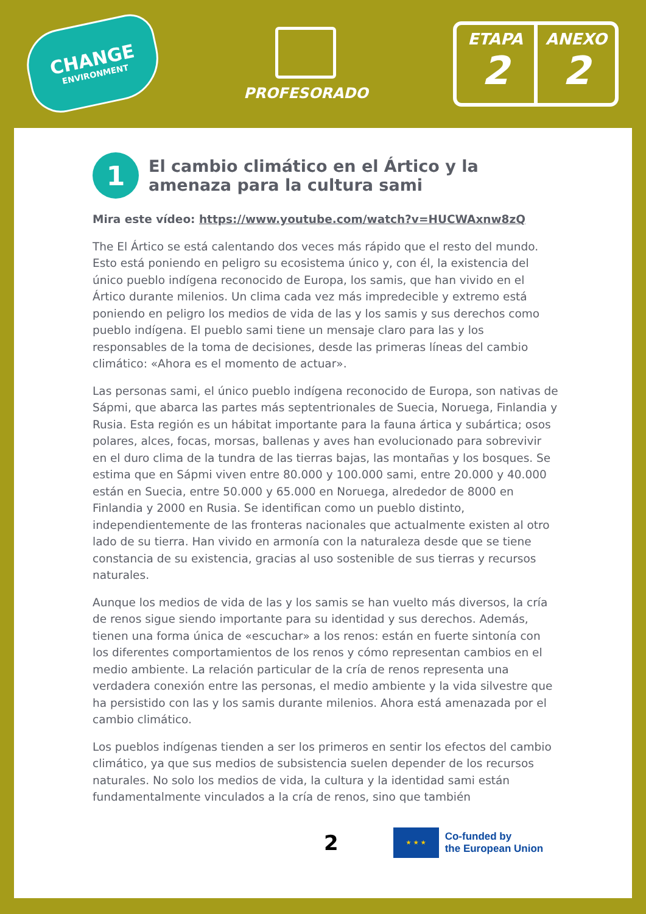CHANGE
ENVIRONMENT
PROFESORADO
ETAPA
2
ANEXO
2
1 El cambio climático en el Ártico y la amenaza para la cultura sami
Mira este vídeo: https://www.youtube.com/watch?v=HUCWAxnw8zQ
The El Ártico se está calentando dos veces más rápido que el resto del mundo. Esto está poniendo en peligro su ecosistema único y, con él, la existencia del único pueblo indígena reconocido de Europa, los samis, que han vivido en el Ártico durante milenios. Un clima cada vez más impredecible y extremo está poniendo en peligro los medios de vida de las y los samis y sus derechos como pueblo indígena. El pueblo sami tiene un mensaje claro para las y los responsables de la toma de decisiones, desde las primeras líneas del cambio climático: «Ahora es el momento de actuar».
Las personas sami, el único pueblo indígena reconocido de Europa, son nativas de Sápmi, que abarca las partes más septentrionales de Suecia, Noruega, Finlandia y Rusia. Esta región es un hábitat importante para la fauna ártica y subártica; osos polares, alces, focas, morsas, ballenas y aves han evolucionado para sobrevivir en el duro clima de la tundra de las tierras bajas, las montañas y los bosques. Se estima que en Sápmi viven entre 80.000 y 100.000 sami, entre 20.000 y 40.000 están en Suecia, entre 50.000 y 65.000 en Noruega, alrededor de 8000 en Finlandia y 2000 en Rusia. Se identifican como un pueblo distinto, independientemente de las fronteras nacionales que actualmente existen al otro lado de su tierra. Han vivido en armonía con la naturaleza desde que se tiene constancia de su existencia, gracias al uso sostenible de sus tierras y recursos naturales.
Aunque los medios de vida de las y los samis se han vuelto más diversos, la cría de renos sigue siendo importante para su identidad y sus derechos. Además, tienen una forma única de «escuchar» a los renos: están en fuerte sintonía con los diferentes comportamientos de los renos y cómo representan cambios en el medio ambiente. La relación particular de la cría de renos representa una verdadera conexión entre las personas, el medio ambiente y la vida silvestre que ha persistido con las y los samis durante milenios. Ahora está amenazada por el cambio climático.
Los pueblos indígenas tienden a ser los primeros en sentir los efectos del cambio climático, ya que sus medios de subsistencia suelen depender de los recursos naturales. No solo los medios de vida, la cultura y la identidad sami están fundamentalmente vinculados a la cría de renos, sino que también
2
★ ★ ★
Co-funded by
the European Union